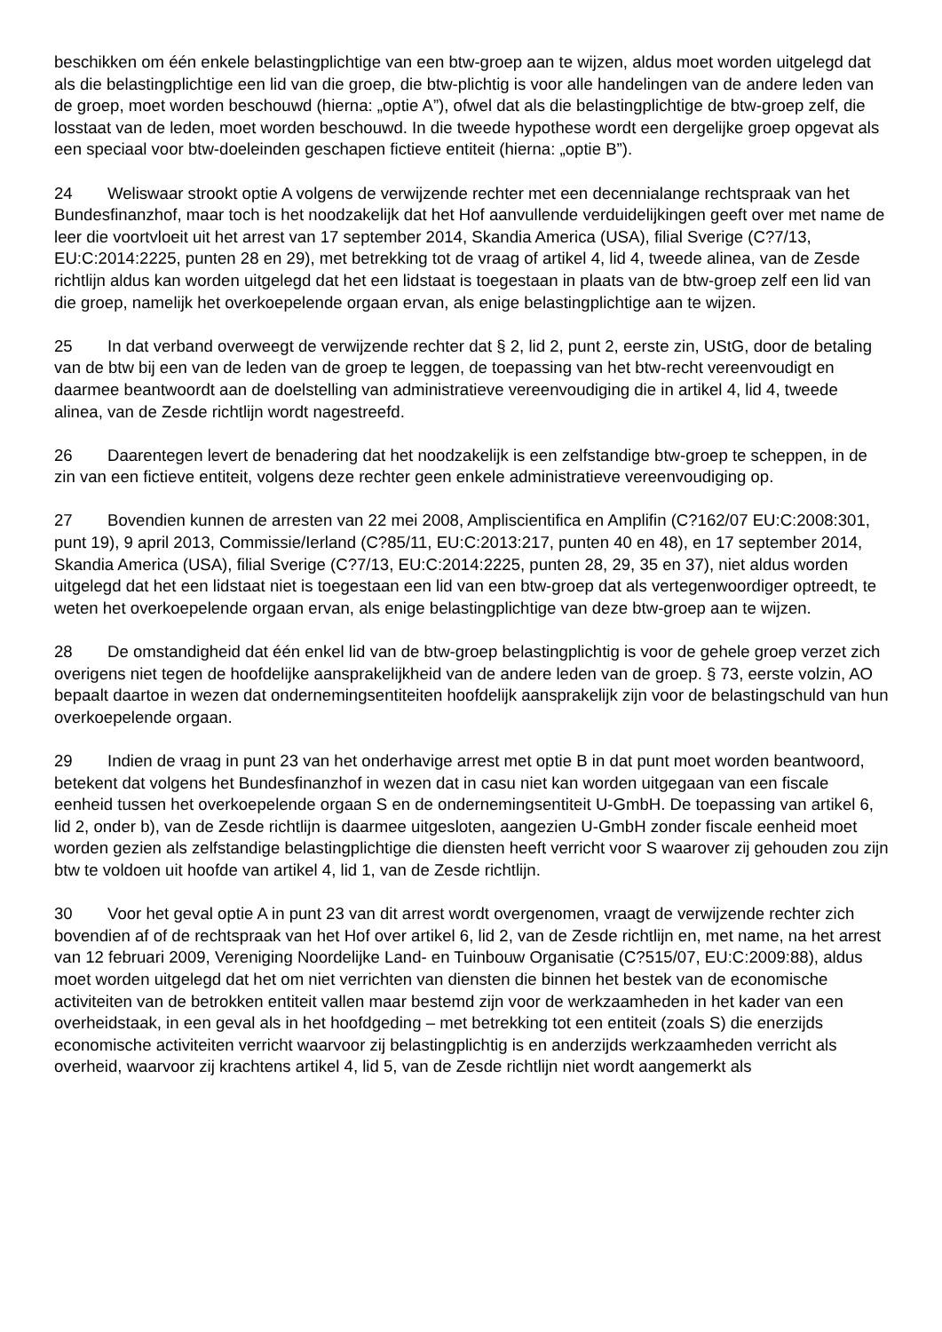beschikken om één enkele belastingplichtige van een btw-groep aan te wijzen, aldus moet worden uitgelegd dat als die belastingplichtige een lid van die groep, die btw-plichtig is voor alle handelingen van de andere leden van de groep, moet worden beschouwd (hierna: „optie A”), ofwel dat als die belastingplichtige de btw-groep zelf, die losstaat van de leden, moet worden beschouwd. In die tweede hypothese wordt een dergelijke groep opgevat als een speciaal voor btw-doeleinden geschapen fictieve entiteit (hierna: „optie B”).
24 Weliswaar strookt optie A volgens de verwijzende rechter met een decennialange rechtspraak van het Bundesfinanzhof, maar toch is het noodzakelijk dat het Hof aanvullende verduidelijkingen geeft over met name de leer die voortvloeit uit het arrest van 17 september 2014, Skandia America (USA), filial Sverige (C?7/13, EU:C:2014:2225, punten 28 en 29), met betrekking tot de vraag of artikel 4, lid 4, tweede alinea, van de Zesde richtlijn aldus kan worden uitgelegd dat het een lidstaat is toegestaan in plaats van de btw-groep zelf een lid van die groep, namelijk het overkoepelende orgaan ervan, als enige belastingplichtige aan te wijzen.
25 In dat verband overweegt de verwijzende rechter dat § 2, lid 2, punt 2, eerste zin, UStG, door de betaling van de btw bij een van de leden van de groep te leggen, de toepassing van het btw-recht vereenvoudigt en daarmee beantwoordt aan de doelstelling van administratieve vereenvoudiging die in artikel 4, lid 4, tweede alinea, van de Zesde richtlijn wordt nagestreefd.
26 Daarentegen levert de benadering dat het noodzakelijk is een zelfstandige btw-groep te scheppen, in de zin van een fictieve entiteit, volgens deze rechter geen enkele administratieve vereenvoudiging op.
27 Bovendien kunnen de arresten van 22 mei 2008, Ampliscientifica en Amplifin (C?162/07 EU:C:2008:301, punt 19), 9 april 2013, Commissie/Ierland (C?85/11, EU:C:2013:217, punten 40 en 48), en 17 september 2014, Skandia America (USA), filial Sverige (C?7/13, EU:C:2014:2225, punten 28, 29, 35 en 37), niet aldus worden uitgelegd dat het een lidstaat niet is toegestaan een lid van een btw-groep dat als vertegenwoordiger optreedt, te weten het overkoepelende orgaan ervan, als enige belastingplichtige van deze btw-groep aan te wijzen.
28 De omstandigheid dat één enkel lid van de btw-groep belastingplichtig is voor de gehele groep verzet zich overigens niet tegen de hoofdelijke aansprakelijkheid van de andere leden van de groep. § 73, eerste volzin, AO bepaalt daartoe in wezen dat ondernemingsentiteiten hoofdelijk aansprakelijk zijn voor de belastingschuld van hun overkoepelende orgaan.
29 Indien de vraag in punt 23 van het onderhavige arrest met optie B in dat punt moet worden beantwoord, betekent dat volgens het Bundesfinanzhof in wezen dat in casu niet kan worden uitgegaan van een fiscale eenheid tussen het overkoepelende orgaan S en de ondernemingsentiteit U-GmbH. De toepassing van artikel 6, lid 2, onder b), van de Zesde richtlijn is daarmee uitgesloten, aangezien U-GmbH zonder fiscale eenheid moet worden gezien als zelfstandige belastingplichtige die diensten heeft verricht voor S waarover zij gehouden zou zijn btw te voldoen uit hoofde van artikel 4, lid 1, van de Zesde richtlijn.
30 Voor het geval optie A in punt 23 van dit arrest wordt overgenomen, vraagt de verwijzende rechter zich bovendien af of de rechtspraak van het Hof over artikel 6, lid 2, van de Zesde richtlijn en, met name, na het arrest van 12 februari 2009, Vereniging Noordelijke Land- en Tuinbouw Organisatie (C?515/07, EU:C:2009:88), aldus moet worden uitgelegd dat het om niet verrichten van diensten die binnen het bestek van de economische activiteiten van de betrokken entiteit vallen maar bestemd zijn voor de werkzaamheden in het kader van een overheidstaak, in een geval als in het hoofdgeding – met betrekking tot een entiteit (zoals S) die enerzijds economische activiteiten verricht waarvoor zij belastingplichtig is en anderzijds werkzaamheden verricht als overheid, waarvoor zij krachtens artikel 4, lid 5, van de Zesde richtlijn niet wordt aangemerkt als